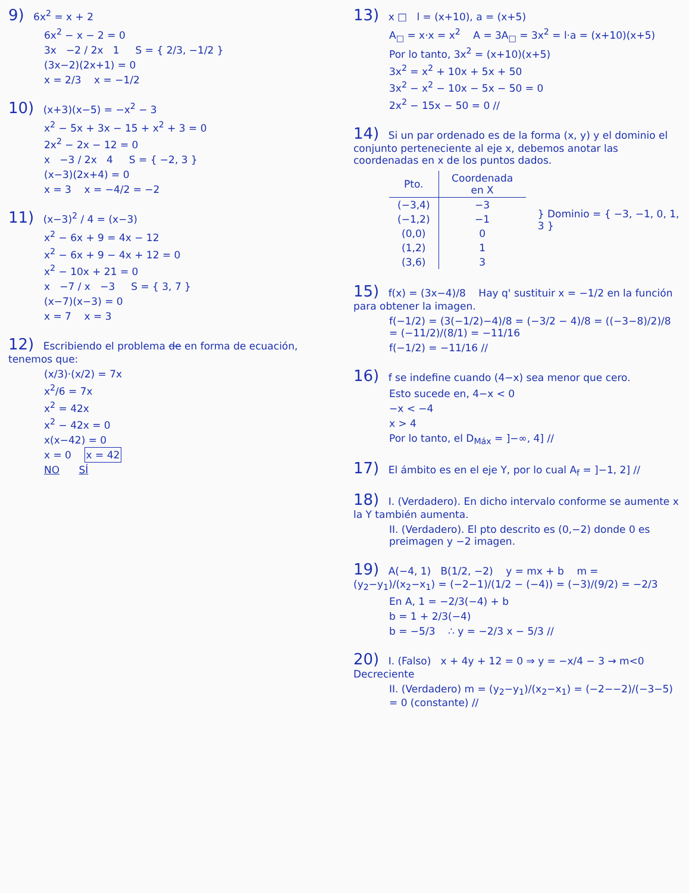9) 6x<sup>2</sup> = x + 2
6x<sup>2</sup> − x − 2 = 0
3x −2 / 2x 1 S = { 2/3, −1/2 }
(3x−2)(2x+1) = 0
x = 2/3 x = −1/2
10) (x+3)(x−5) = −x<sup>2</sup> − 3
x<sup>2</sup> − 5x + 3x − 15 + x<sup>2</sup> + 3 = 0
2x<sup>2</sup> − 2x − 12 = 0
x −3 / 2x 4 S = { −2, 3 }
(x−3)(2x+4) = 0
x = 3 x = −4/2 = −2
11) (x−3)<sup>2</sup> / 4 = (x−3)
x<sup>2</sup> − 6x + 9 = 4x − 12
x<sup>2</sup> − 6x + 9 − 4x + 12 = 0
x<sup>2</sup> − 10x + 21 = 0
x −7 / x −3 S = { 3, 7 }
(x−7)(x−3) = 0
x = 7 x = 3
12) Escribiendo el problema de en forma de ecuación, tenemos que:
(x/3)·(x/2) = 7x
x<sup>2</sup>/6 = 7x
x<sup>2</sup> = 42x
x<sup>2</sup> − 42x = 0
x(x−42) = 0
x = 0 x = 42
NO SÍ
13) x □ l = (x+10), a = (x+5)
A<sub>□</sub> = x·x = x<sup>2</sup> A = 3A<sub>□</sub> = 3x<sup>2</sup> = l·a = (x+10)(x+5)
Por lo tanto, 3x<sup>2</sup> = (x+10)(x+5)
3x<sup>2</sup> = x<sup>2</sup> + 10x + 5x + 50
3x<sup>2</sup> − x<sup>2</sup> − 10x − 5x − 50 = 0
2x<sup>2</sup> − 15x − 50 = 0 //
14) Si un par ordenado es de la forma (x, y) y el dominio el conjunto perteneciente al eje x, debemos anotar las coordenadas en x de los puntos dados.
| Pto. | Coordenada en X |
| --- | --- |
| (−3,4) | −3 |
| (−1,2) | −1 |
| (0,0) | 0 |
| (1,2) | 1 |
| (3,6) | 3 |
} Dominio = { −3, −1, 0, 1, 3 }
15) f(x) = (3x−4)/8 Hay q' sustituir x = −1/2 en la función para obtener la imagen.
f(−1/2) = (3(−1/2)−4)/8 = (−3/2 − 4)/8 = ((−3−8)/2)/8 = (−11/2)/(8/1) = −11/16
f(−1/2) = −11/16 //
16) f se indefine cuando (4−x) sea menor que cero.
Esto sucede en, 4−x < 0
−x < −4
x > 4
Por lo tanto, el D<sub>Máx</sub> = ]−∞, 4] //
17) El ámbito es en el eje Y, por lo cual A<sub>f</sub> = ]−1, 2] //
18) I. (Verdadero). En dicho intervalo conforme se aumente x la Y también aumenta.
II. (Verdadero). El pto descrito es (0,−2) donde 0 es preimagen y −2 imagen.
19) A(−4, 1) B(1/2, −2) y = mx + b m = (y<sub>2</sub>−y<sub>1</sub>)/(x<sub>2</sub>−x<sub>1</sub>) = (−2−1)/(1/2 − (−4)) = (−3)/(9/2) = −2/3
En A, 1 = −2/3(−4) + b
b = 1 + 2/3(−4)
b = −5/3 ∴ y = −2/3 x − 5/3 //
20) I. (Falso) x + 4y + 12 = 0 ⇒ y = −x/4 − 3 → m<0 Decreciente
II. (Verdadero) m = (y<sub>2</sub>−y<sub>1</sub>)/(x<sub>2</sub>−x<sub>1</sub>) = (−2−−2)/(−3−5) = 0 (constante) //